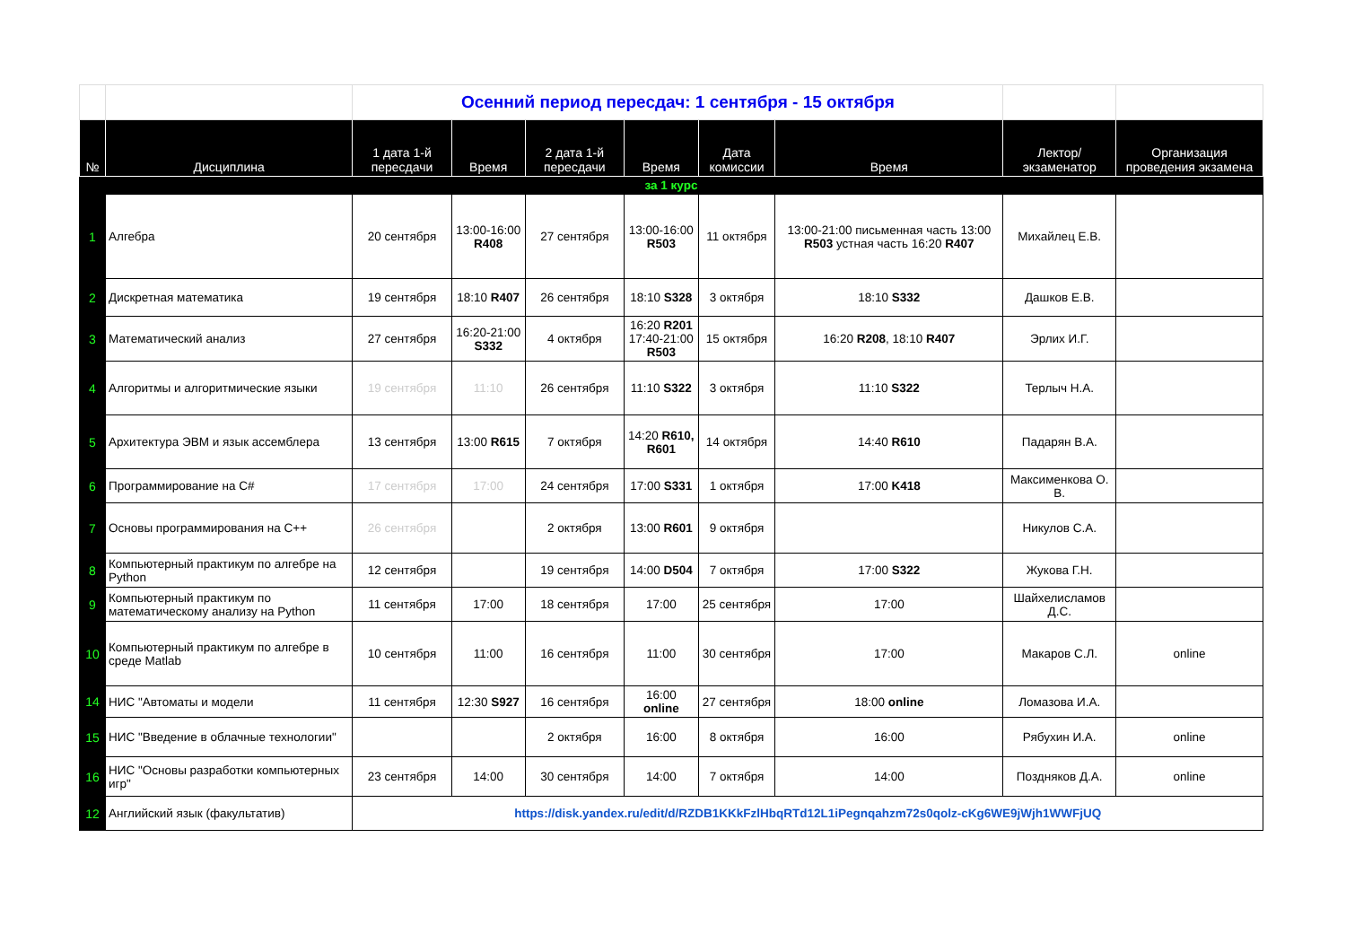| | | Осенний период пересдач: 1 сентября - 15 октября | | | | | | | |
| № | Дисциплина | 1 дата 1-й пересдачи | Время | 2 дата 1-й пересдачи | Время | Дата комиссии | Время | Лектор/ экзаменатор | Организация проведения экзамена |
| за 1 курс | | | | | | | | | |
| 1 | Алгебра | 20 сентября | 13:00-16:00 R408 | 27 сентября | 13:00-16:00 R503 | 11 октября | 13:00-21:00 письменная часть 13:00 R503 устная часть 16:20 R407 | Михайлец Е.В. | |
| 2 | Дискретная математика | 19 сентября | 18:10 R407 | 26 сентября | 18:10 S328 | 3 октября | 18:10 S332 | Дашков Е.В. | |
| 3 | Математический анализ | 27 сентября | 16:20-21:00 S332 | 4 октября | 16:20 R201 17:40-21:00 R503 | 15 октября | 16:20 R208 , 18:10 R407 | Эрлих И.Г. | |
| 4 | Алгоритмы и алгоритмические языки | 19 сентября | 11:10 | 26 сентября | 11:10 S322 | 3 октября | 11:10 S322 | Терлыч Н.А. | |
| 5 | Архитектура ЭВМ и язык ассемблера | 13 сентября | 13:00 R615 | 7 октября | 14:20 R610, R601 | 14 октября | 14:40 R610 | Падарян В.А. | |
| 6 | Программирование на C# | 17 сентября | 17:00 | 24 сентября | 17:00 S331 | 1 октября | 17:00 K418 | Максименкова О. В. | |
| 7 | Основы программирования на C++ | 26 сентября | | 2 октября | 13:00 R601 | 9 октября | | Никулов С.А. | |
| 8 | Компьютерный практикум по алгебре на Python | 12 сентября | | 19 сентября | 14:00 D504 | 7 октября | 17:00 S322 | Жукова Г.Н. | |
| 9 | Компьютерный практикум по математическому анализу на Python | 11 сентября | 17:00 | 18 сентября | 17:00 | 25 сентября | 17:00 | Шайхелисламов Д.С. | |
| 10 | Компьютерный практикум по алгебре в среде Matlab | 10 сентября | 11:00 | 16 сентября | 11:00 | 30 сентября | 17:00 | Макаров С.Л. | online |
| 14 | НИС "Автоматы и модели | 11 сентября | 12:30 S927 | 16 сентября | 16:00 online | 27 сентября | 18:00 online | Ломазова И.А. | |
| 15 | НИС "Введение в облачные технологии" | | | 2 октября | 16:00 | 8 октября | 16:00 | Рябухин И.А. | online |
| 16 | НИС "Основы разработки компьютерных игр" | 23 сентября | 14:00 | 30 сентября | 14:00 | 7 октября | 14:00 | Поздняков Д.А. | online |
| 12 | Английский язык (факультатив) | https://disk.yandex.ru/edit/d/RZDB1KKkFzlHbqRTd12L1iPegnqahzm72s0qolz-cKg6WE9jWjh1WWFjUQ | | | | | | | |